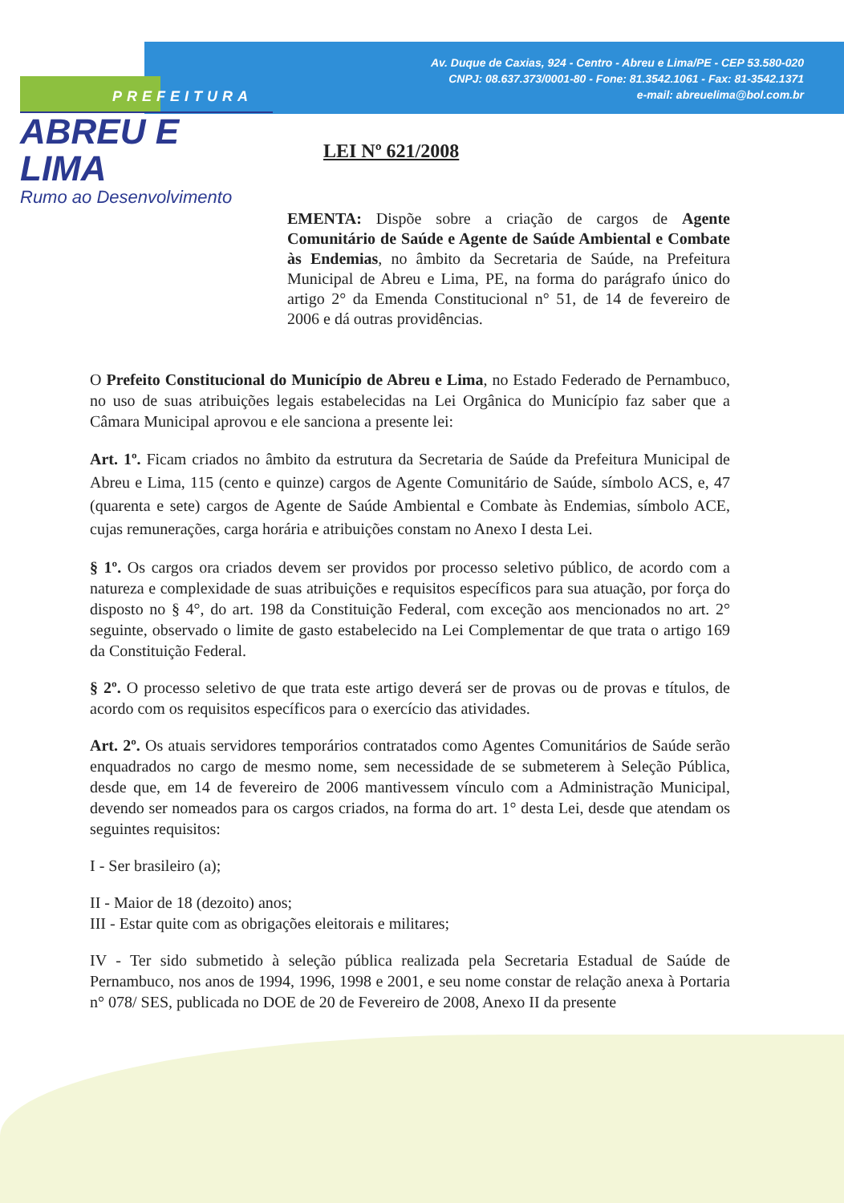Av. Duque de Caxias, 924 - Centro - Abreu e Lima/PE - CEP 53.580-020
CNPJ: 08.637.373/0001-80 - Fone: 81.3542.1061 - Fax: 81-3542.1371
e-mail: abreuelima@bol.com.br
PREFEITURA
ABREU E LIMA
Rumo ao Desenvolvimento
LEI Nº 621/2008
EMENTA: Dispõe sobre a criação de cargos de Agente Comunitário de Saúde e Agente de Saúde Ambiental e Combate às Endemias, no âmbito da Secretaria de Saúde, na Prefeitura Municipal de Abreu e Lima, PE, na forma do parágrafo único do artigo 2° da Emenda Constitucional n° 51, de 14 de fevereiro de 2006 e dá outras providências.
O Prefeito Constitucional do Município de Abreu e Lima, no Estado Federado de Pernambuco, no uso de suas atribuições legais estabelecidas na Lei Orgânica do Município faz saber que a Câmara Municipal aprovou e ele sanciona a presente lei:
Art. 1º. Ficam criados no âmbito da estrutura da Secretaria de Saúde da Prefeitura Municipal de Abreu e Lima, 115 (cento e quinze) cargos de Agente Comunitário de Saúde, símbolo ACS, e, 47 (quarenta e sete) cargos de Agente de Saúde Ambiental e Combate às Endemias, símbolo ACE, cujas remunerações, carga horária e atribuições constam no Anexo I desta Lei.
§ 1º. Os cargos ora criados devem ser providos por processo seletivo público, de acordo com a natureza e complexidade de suas atribuições e requisitos específicos para sua atuação, por força do disposto no § 4°, do art. 198 da Constituição Federal, com exceção aos mencionados no art. 2° seguinte, observado o limite de gasto estabelecido na Lei Complementar de que trata o artigo 169 da Constituição Federal.
§ 2º. O processo seletivo de que trata este artigo deverá ser de provas ou de provas e títulos, de acordo com os requisitos específicos para o exercício das atividades.
Art. 2º. Os atuais servidores temporários contratados como Agentes Comunitários de Saúde serão enquadrados no cargo de mesmo nome, sem necessidade de se submeterem à Seleção Pública, desde que, em 14 de fevereiro de 2006 mantivessem vínculo com a Administração Municipal, devendo ser nomeados para os cargos criados, na forma do art. 1° desta Lei, desde que atendam os seguintes requisitos:
I - Ser brasileiro (a);
II - Maior de 18 (dezoito) anos;
III - Estar quite com as obrigações eleitorais e militares;
IV - Ter sido submetido à seleção pública realizada pela Secretaria Estadual de Saúde de Pernambuco, nos anos de 1994, 1996, 1998 e 2001, e seu nome constar de relação anexa à Portaria n° 078/ SES, publicada no DOE de 20 de Fevereiro de 2008, Anexo II da presente